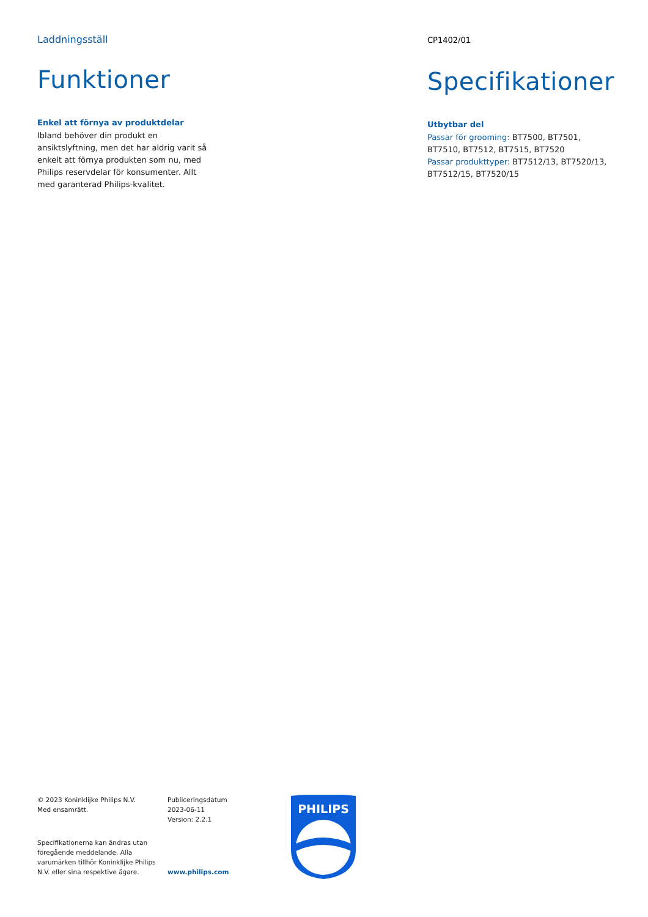Laddningsställ
Funktioner
Enkel att förnya av produktdelar
Ibland behöver din produkt en ansiktslyftning, men det har aldrig varit så enkelt att förnya produkten som nu, med Philips reservdelar för konsumenter. Allt med garanterad Philips-kvalitet.
CP1402/01
Specifikationer
Utbytbar del
Passar för grooming: BT7500, BT7501, BT7510, BT7512, BT7515, BT7520
Passar produkttyper: BT7512/13, BT7520/13, BT7512/15, BT7520/15
© 2023 Koninklijke Philips N.V.
Med ensamrätt.
Specifikationerna kan ändras utan föregående meddelande. Alla varumärken tillhör Koninklijke Philips N.V. eller sina respektive ägare.
Publiceringsdatum
2023-06-11
Version: 2.2.1
www.philips.com
PHILIPS